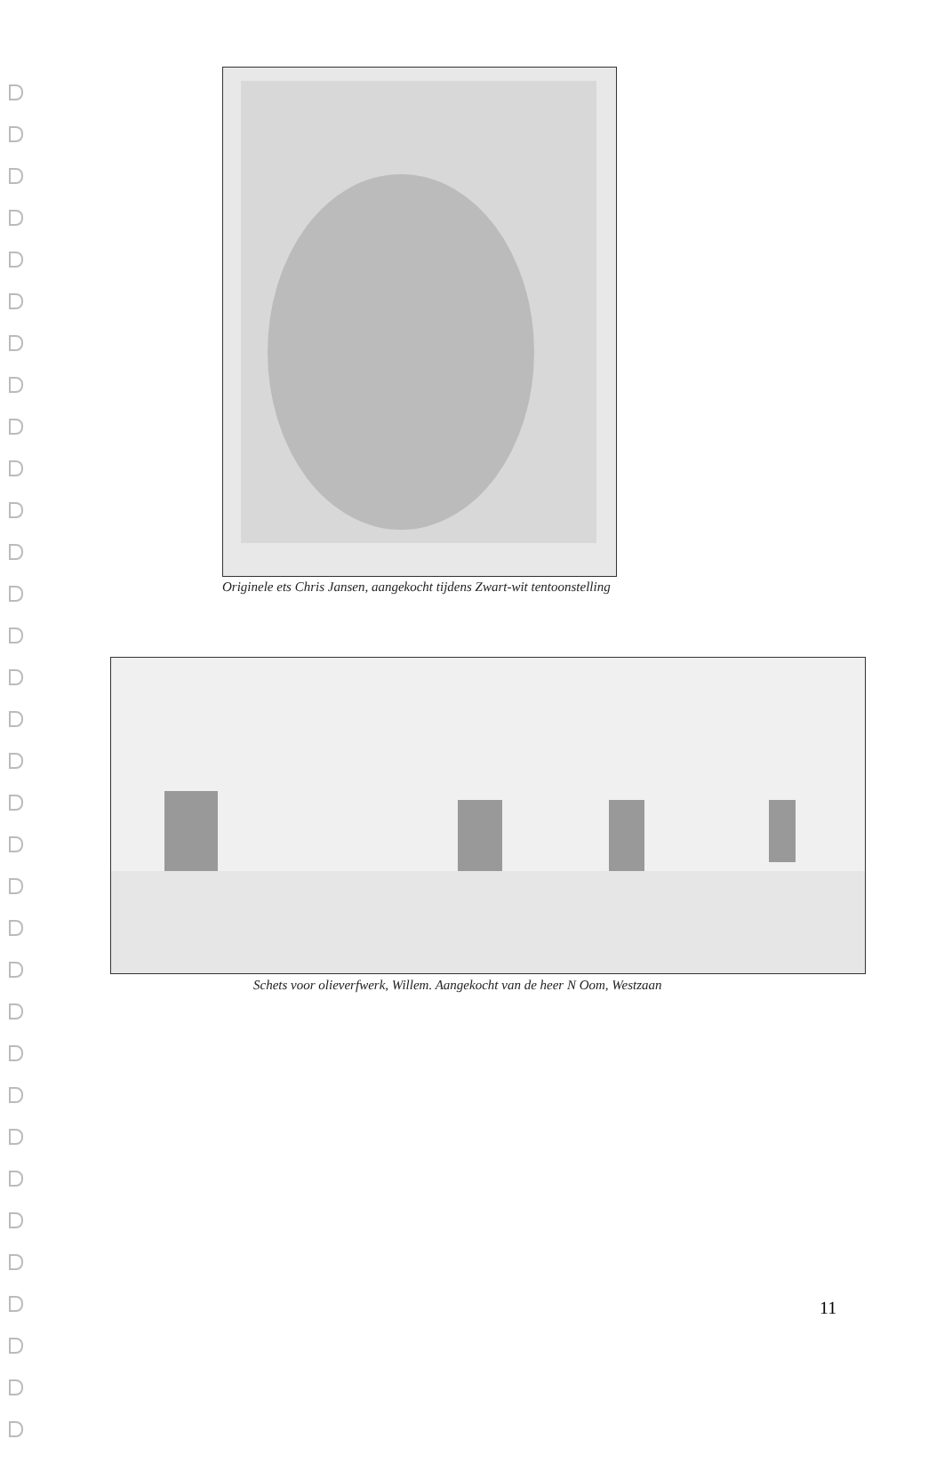Originele ets Chris Jansen, aangekocht tijdens Zwart-wit tentoonstelling
Schets voor olieverfwerk, Willem. Aangekocht van de heer N Oom, Westzaan
11